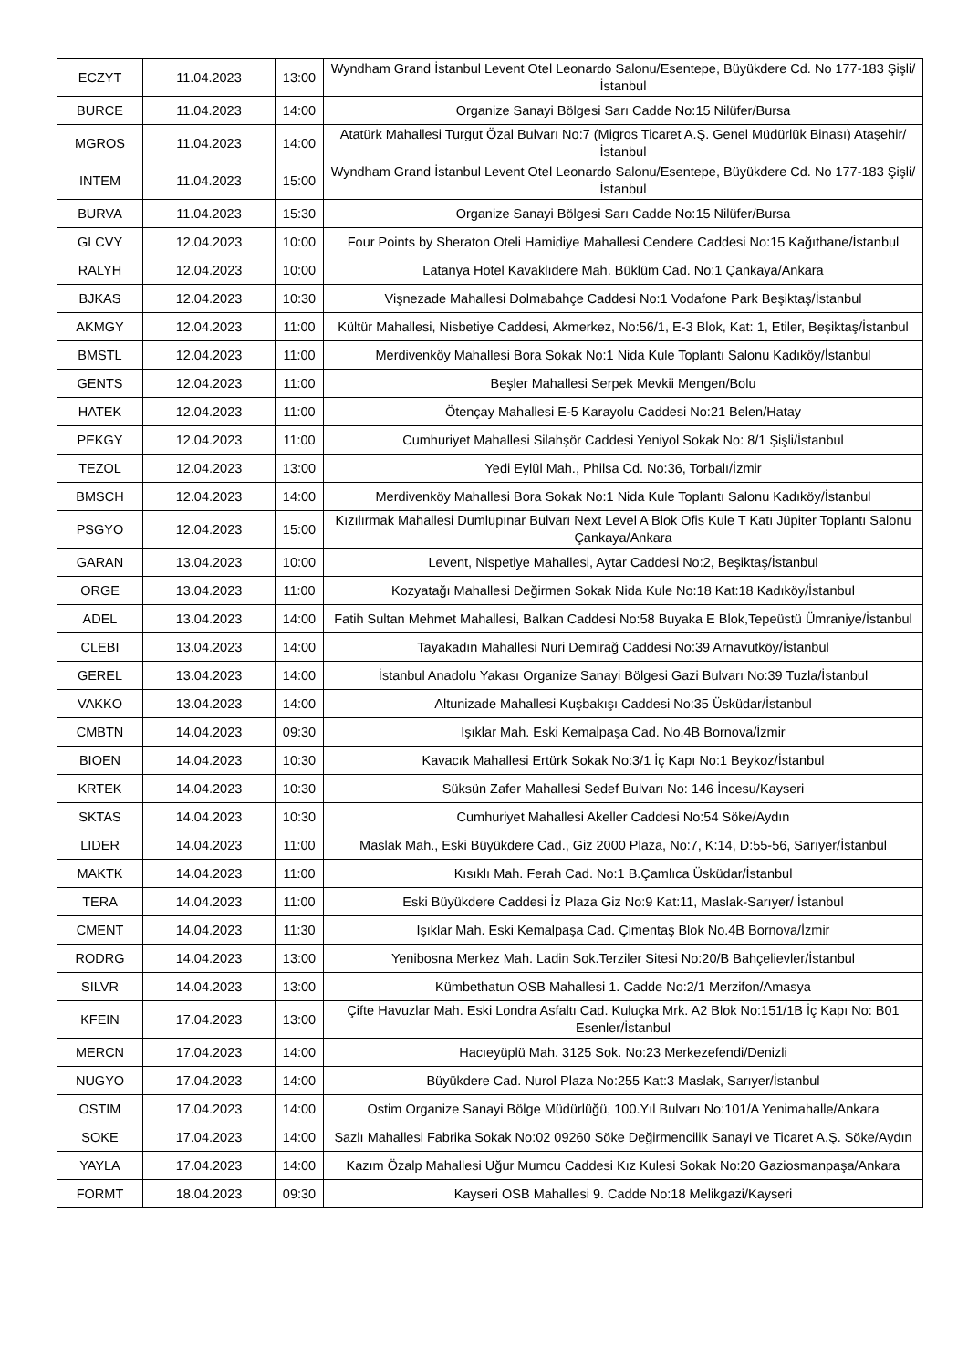| ECZYT | 11.04.2023 | 13:00 | Wyndham Grand İstanbul Levent Otel Leonardo Salonu/Esentepe, Büyükdere Cd. No 177-183 Şişli/İstanbul |
| BURCE | 11.04.2023 | 14:00 | Organize Sanayi Bölgesi Sarı Cadde No:15 Nilüfer/Bursa |
| MGROS | 11.04.2023 | 14:00 | Atatürk Mahallesi Turgut Özal Bulvarı No:7 (Migros Ticaret A.Ş. Genel Müdürlük Binası) Ataşehir/İstanbul |
| INTEM | 11.04.2023 | 15:00 | Wyndham Grand İstanbul Levent Otel Leonardo Salonu/Esentepe, Büyükdere Cd. No 177-183 Şişli/İstanbul |
| BURVA | 11.04.2023 | 15:30 | Organize Sanayi Bölgesi Sarı Cadde No:15 Nilüfer/Bursa |
| GLCVY | 12.04.2023 | 10:00 | Four Points by Sheraton Oteli Hamidiye Mahallesi Cendere Caddesi No:15 Kağıthane/İstanbul |
| RALYH | 12.04.2023 | 10:00 | Latanya Hotel Kavaklıdere Mah. Büklüm Cad. No:1 Çankaya/Ankara |
| BJKAS | 12.04.2023 | 10:30 | Vişnezade Mahallesi Dolmabahçe Caddesi No:1 Vodafone Park Beşiktaş/İstanbul |
| AKMGY | 12.04.2023 | 11:00 | Kültür Mahallesi, Nisbetiye Caddesi, Akmerkez, No:56/1, E-3 Blok, Kat: 1, Etiler, Beşiktaş/İstanbul |
| BMSTL | 12.04.2023 | 11:00 | Merdivenköy Mahallesi Bora Sokak No:1 Nida Kule Toplantı Salonu Kadıköy/İstanbul |
| GENTS | 12.04.2023 | 11:00 | Beşler Mahallesi Serpek Mevkii Mengen/Bolu |
| HATEK | 12.04.2023 | 11:00 | Ötençay Mahallesi E-5 Karayolu Caddesi No:21 Belen/Hatay |
| PEKGY | 12.04.2023 | 11:00 | Cumhuriyet Mahallesi Silahşör Caddesi Yeniyol Sokak No: 8/1 Şişli/İstanbul |
| TEZOL | 12.04.2023 | 13:00 | Yedi Eylül Mah., Philsa Cd. No:36, Torbalı/İzmir |
| BMSCH | 12.04.2023 | 14:00 | Merdivenköy Mahallesi Bora Sokak No:1 Nida Kule Toplantı Salonu Kadıköy/İstanbul |
| PSGYO | 12.04.2023 | 15:00 | Kızılırmak Mahallesi Dumlupınar Bulvarı Next Level A Blok Ofis Kule T Katı Jüpiter Toplantı Salonu Çankaya/Ankara |
| GARAN | 13.04.2023 | 10:00 | Levent, Nispetiye Mahallesi, Aytar Caddesi No:2, Beşiktaş/İstanbul |
| ORGE | 13.04.2023 | 11:00 | Kozyatağı Mahallesi Değirmen Sokak Nida Kule No:18 Kat:18 Kadıköy/İstanbul |
| ADEL | 13.04.2023 | 14:00 | Fatih Sultan Mehmet Mahallesi, Balkan Caddesi No:58 Buyaka E Blok,Tepeüstü Ümraniye/İstanbul |
| CLEBI | 13.04.2023 | 14:00 | Tayakadın Mahallesi Nuri Demirağ Caddesi No:39 Arnavutköy/İstanbul |
| GEREL | 13.04.2023 | 14:00 | İstanbul Anadolu Yakası Organize Sanayi Bölgesi Gazi Bulvarı No:39 Tuzla/İstanbul |
| VAKKO | 13.04.2023 | 14:00 | Altunizade Mahallesi Kuşbakışı Caddesi No:35 Üsküdar/İstanbul |
| CMBTN | 14.04.2023 | 09:30 | Işıklar Mah. Eski Kemalpaşa Cad. No.4B Bornova/İzmir |
| BIOEN | 14.04.2023 | 10:30 | Kavacık Mahallesi Ertürk Sokak No:3/1 İç Kapı No:1 Beykoz/İstanbul |
| KRTEK | 14.04.2023 | 10:30 | Süksün Zafer Mahallesi Sedef Bulvarı No: 146 İncesu/Kayseri |
| SKTAS | 14.04.2023 | 10:30 | Cumhuriyet Mahallesi Akeller Caddesi No:54 Söke/Aydın |
| LIDER | 14.04.2023 | 11:00 | Maslak Mah., Eski Büyükdere Cad., Giz 2000 Plaza, No:7, K:14, D:55-56, Sarıyer/İstanbul |
| MAKTK | 14.04.2023 | 11:00 | Kısıklı Mah. Ferah Cad. No:1 B.Çamlıca Üsküdar/İstanbul |
| TERA | 14.04.2023 | 11:00 | Eski Büyükdere Caddesi İz Plaza Giz No:9 Kat:11, Maslak-Sarıyer/ İstanbul |
| CMENT | 14.04.2023 | 11:30 | Işıklar Mah. Eski Kemalpaşa Cad. Çimentaş Blok No.4B Bornova/İzmir |
| RODRG | 14.04.2023 | 13:00 | Yenibosna Merkez Mah. Ladin Sok.Terziler Sitesi No:20/B Bahçelievler/İstanbul |
| SILVR | 14.04.2023 | 13:00 | Kümbethatun OSB Mahallesi 1. Cadde No:2/1 Merzifon/Amasya |
| KFEIN | 17.04.2023 | 13:00 | Çifte Havuzlar Mah. Eski Londra Asfaltı Cad. Kuluçka Mrk. A2 Blok No:151/1B İç Kapı No: B01 Esenler/İstanbul |
| MERCN | 17.04.2023 | 14:00 | Hacıeyüplü Mah. 3125 Sok. No:23 Merkezefendi/Denizli |
| NUGYO | 17.04.2023 | 14:00 | Büyükdere Cad. Nurol Plaza No:255 Kat:3 Maslak, Sarıyer/İstanbul |
| OSTIM | 17.04.2023 | 14:00 | Ostim Organize Sanayi Bölge Müdürlüğü, 100.Yıl Bulvarı No:101/A Yenimahalle/Ankara |
| SOKE | 17.04.2023 | 14:00 | Sazlı Mahallesi Fabrika Sokak No:02 09260 Söke Değirmencilik Sanayi ve Ticaret A.Ş. Söke/Aydın |
| YAYLA | 17.04.2023 | 14:00 | Kazım Özalp Mahallesi Uğur Mumcu Caddesi Kız Kulesi Sokak No:20 Gaziosmanpaşa/Ankara |
| FORMT | 18.04.2023 | 09:30 | Kayseri OSB Mahallesi 9. Cadde No:18 Melikgazi/Kayseri |